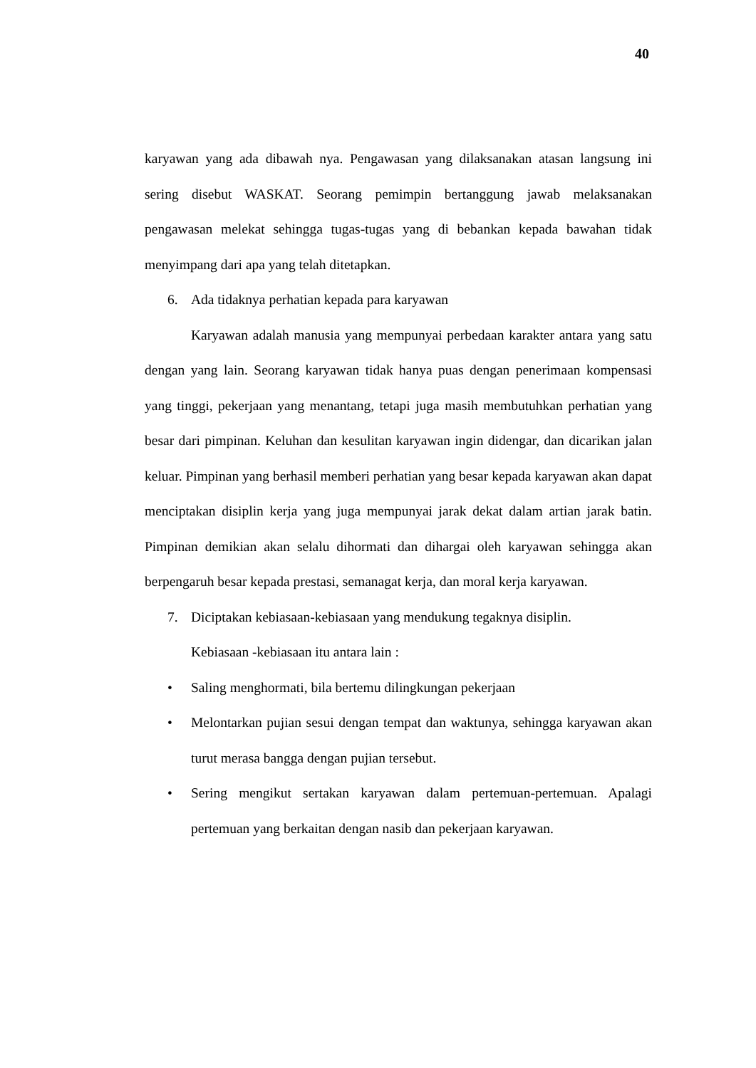40
karyawan yang ada dibawah nya. Pengawasan yang dilaksanakan atasan langsung ini sering disebut WASKAT. Seorang pemimpin bertanggung jawab melaksanakan pengawasan melekat sehingga tugas-tugas yang di bebankan kepada bawahan tidak menyimpang dari apa yang telah ditetapkan.
6. Ada tidaknya perhatian kepada para karyawan
Karyawan adalah manusia yang mempunyai perbedaan karakter antara yang satu dengan yang lain. Seorang karyawan tidak hanya puas dengan penerimaan kompensasi yang tinggi, pekerjaan yang menantang, tetapi juga masih membutuhkan perhatian yang besar dari pimpinan. Keluhan dan kesulitan karyawan ingin didengar, dan dicarikan jalan keluar. Pimpinan yang berhasil memberi perhatian yang besar kepada karyawan akan dapat menciptakan disiplin kerja yang juga mempunyai jarak dekat dalam artian jarak batin. Pimpinan demikian akan selalu dihormati dan dihargai oleh karyawan sehingga akan berpengaruh besar kepada prestasi, semanagat kerja, dan moral kerja karyawan.
7. Diciptakan kebiasaan-kebiasaan yang mendukung tegaknya disiplin.
Kebiasaan -kebiasaan itu antara lain :
• Saling menghormati, bila bertemu dilingkungan pekerjaan
• Melontarkan pujian sesui dengan tempat dan waktunya, sehingga karyawan akan turut merasa bangga dengan pujian tersebut.
• Sering mengikut sertakan karyawan dalam pertemuan-pertemuan. Apalagi pertemuan yang berkaitan dengan nasib dan pekerjaan karyawan.